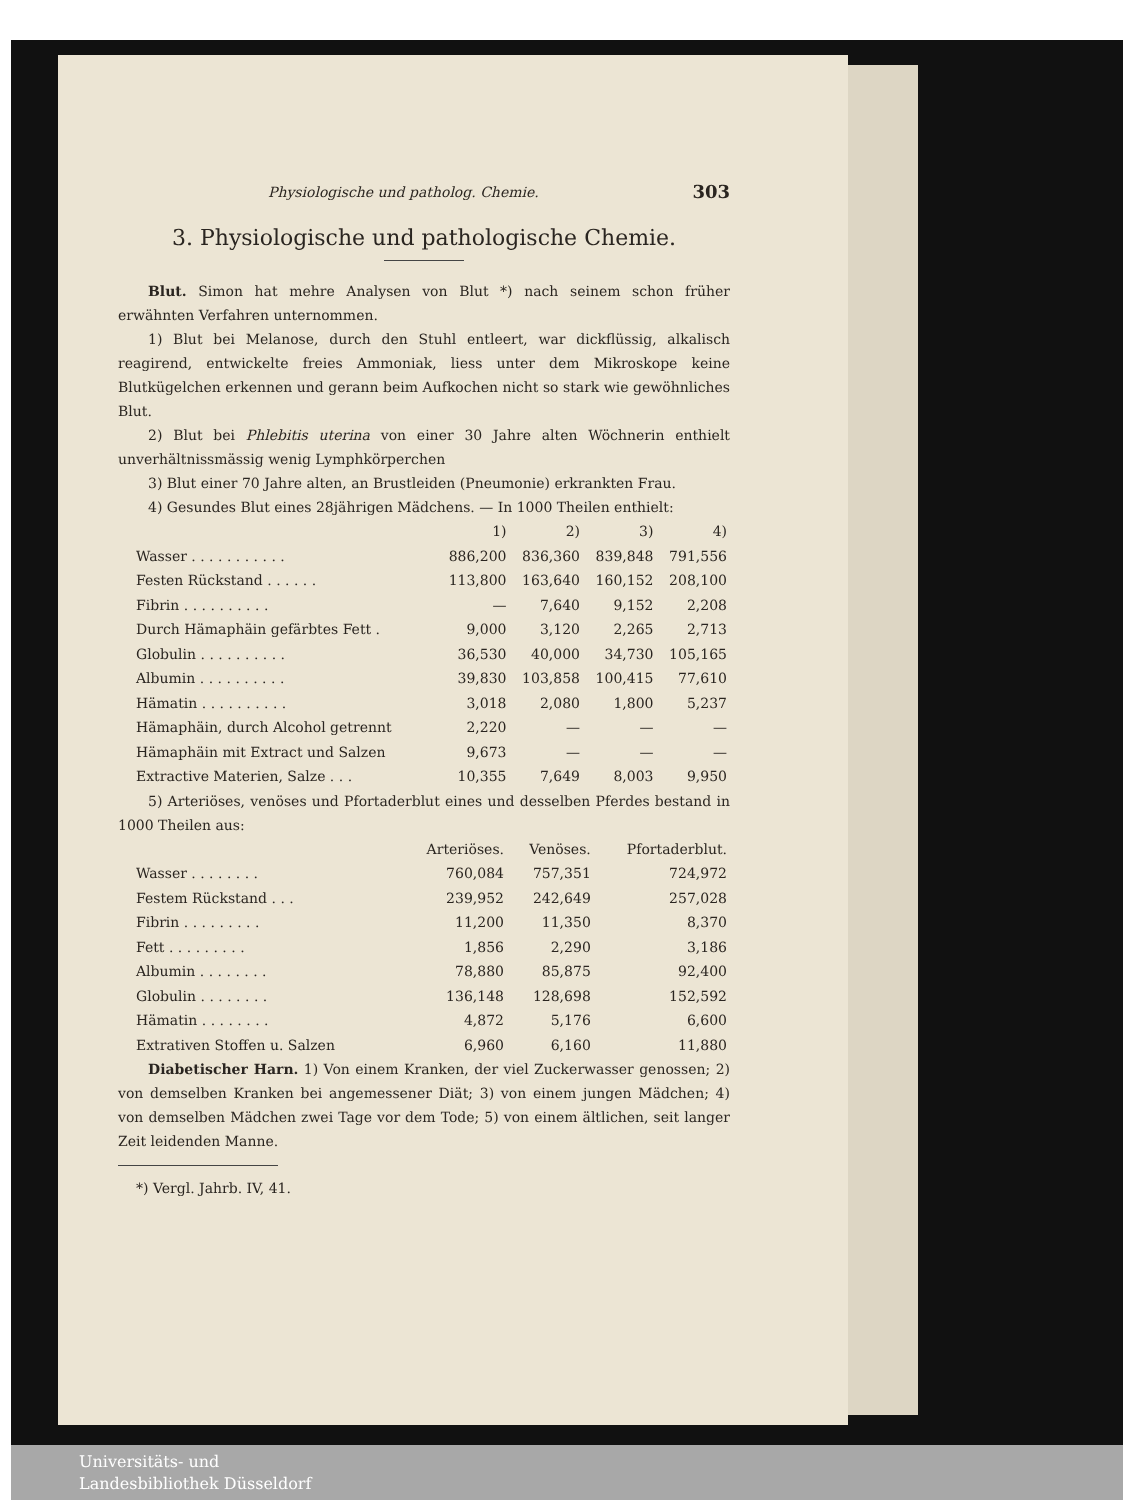Physiologische und patholog. Chemie. 303
3. Physiologische und pathologische Chemie.
Blut. Simon hat mehre Analysen von Blut *) nach seinem schon früher erwähnten Verfahren unternommen.
1) Blut bei Melanose, durch den Stuhl entleert, war dickflüssig, alkalisch reagirend, entwickelte freies Ammoniak, liess unter dem Mikroskope keine Blutkügelchen erkennen und gerann beim Aufkochen nicht so stark wie gewöhnliches Blut.
2) Blut bei Phlebitis uterina von einer 30 Jahre alten Wöchnerin enthielt unverhältnissmässig wenig Lymphkörperchen
3) Blut einer 70 Jahre alten, an Brustleiden (Pneumonie) erkrankten Frau.
4) Gesundes Blut eines 28jährigen Mädchens. — In 1000 Theilen enthielt:
| | 1) | 2) | 3) | 4) |
| --- | --- | --- | --- | --- |
| Wasser . . . . . . . . . . . | 886,200 | 836,360 | 839,848 | 791,556 |
| Festen Rückstand . . . . . . | 113,800 | 163,640 | 160,152 | 208,100 |
| Fibrin . . . . . . . . . . | — | 7,640 | 9,152 | 2,208 |
| Durch Hämaphäin gefärbtes Fett . | 9,000 | 3,120 | 2,265 | 2,713 |
| Globulin . . . . . . . . . . | 36,530 | 40,000 | 34,730 | 105,165 |
| Albumin . . . . . . . . . . | 39,830 | 103,858 | 100,415 | 77,610 |
| Hämatin . . . . . . . . . . | 3,018 | 2,080 | 1,800 | 5,237 |
| Hämaphäin, durch Alcohol getrennt | 2,220 | — | — | — |
| Hämaphäin mit Extract und Salzen | 9,673 | — | — | — |
| Extractive Materien, Salze . . . | 10,355 | 7,649 | 8,003 | 9,950 |
5) Arteriöses, venöses und Pfortaderblut eines und desselben Pferdes bestand in 1000 Theilen aus:
| | Arteriöses. | Venöses. | Pfortaderblut. |
| --- | --- | --- | --- |
| Wasser . . . . . . . . | 760,084 | 757,351 | 724,972 |
| Festem Rückstand . . . | 239,952 | 242,649 | 257,028 |
| Fibrin . . . . . . . . . | 11,200 | 11,350 | 8,370 |
| Fett . . . . . . . . . | 1,856 | 2,290 | 3,186 |
| Albumin . . . . . . . . | 78,880 | 85,875 | 92,400 |
| Globulin . . . . . . . . | 136,148 | 128,698 | 152,592 |
| Hämatin . . . . . . . . | 4,872 | 5,176 | 6,600 |
| Extrativen Stoffen u. Salzen | 6,960 | 6,160 | 11,880 |
Diabetischer Harn. 1) Von einem Kranken, der viel Zuckerwasser genossen; 2) von demselben Kranken bei angemessener Diät; 3) von einem jungen Mädchen; 4) von demselben Mädchen zwei Tage vor dem Tode; 5) von einem ältlichen, seit langer Zeit leidenden Manne.
*) Vergl. Jahrb. IV, 41.
Universitäts- und
Landesbibliothek Düsseldorf